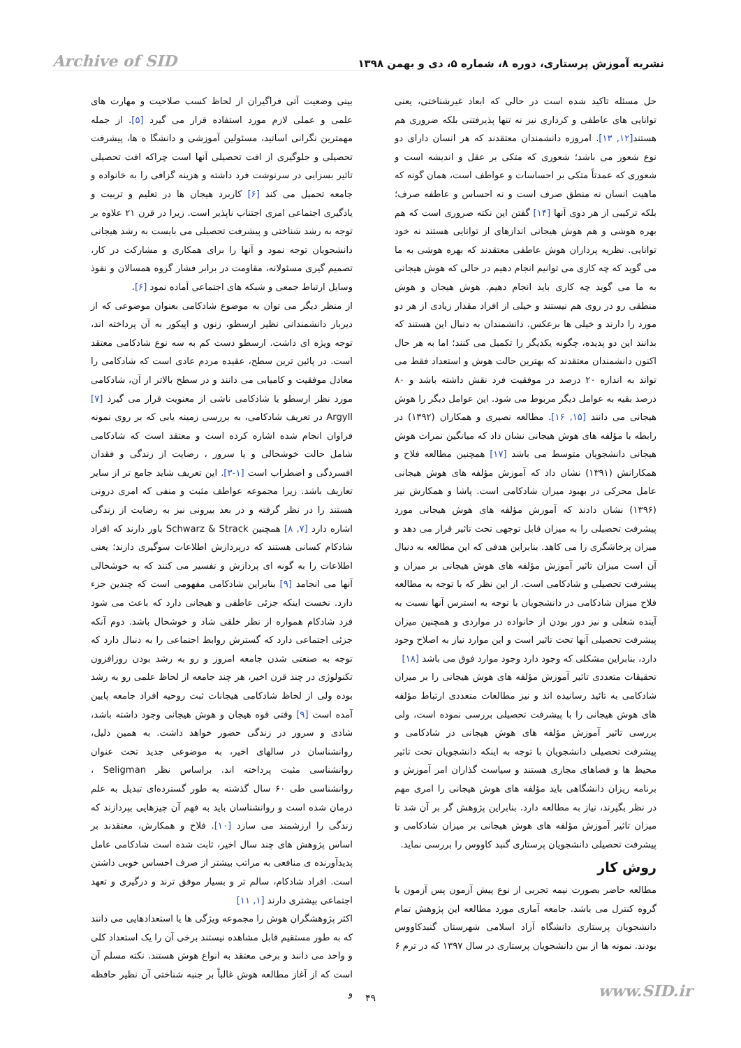Archive of SID نشریه آموزش پرستاری، دوره ۸، شماره ۵، دی و بهمن ۱۳۹۸
بینی وضعیت آتی فراگیران از لحاظ کسب صلاحیت و مهارت های علمی و عملی لازم مورد استفاده قرار می گیرد [۵]. از جمله مهمترین نگرانی اساتید، مسئولین آموزشی و دانشگا ه ها، پیشرفت تحصیلی و جلوگیری از افت تحصیلی آنها است چراکه افت تحصیلی تاثیر بسزایی در سرنوشت فرد داشته و هزینه گزافی را به خانواده و جامعه تحمیل می کند [۶] کاربرد هیجان ها در تعلیم و تربیت و یادگیری اجتماعی امری اجتناب ناپذیر است. زیرا در قرن ۲۱ علاوه بر توجه به رشد شناختی و پیشرفت تحصیلی می بایست به رشد هیجانی دانشجویان توجه نمود و آنها را برای همکاری و مشارکت در کار، تصمیم گیری مسئولانه، مقاومت در برابر فشار گروه همسالان و نفوذ وسایل ارتباط جمعی و شبکه های اجتماعی آماده نمود [۶].
از منظر دیگر می توان به موضوع شادکامی بعنوان موضوعی که از دیرباز دانشمندانی نظیر ارسطو، زنون و اپیکور به آن پرداخته اند، توجه ویژه ای داشت. ارسطو دست کم به سه نوع شادکامی معتقد است. در پائین ترین سطح، عقیده مردم عادی است که شادکامی را معادل موفقیت و کامیابی می دانند و در سطح بالاتر از آن، شادکامی مورد نظر ارسطو یا شادکامی ناشی از معنویت قرار می گیرد [۷] Argyll در تعریف شادکامی، به بررسی زمینه یابی که بر روی نمونه فراوان انجام شده اشاره کرده است و معتقد است که شادکامی شامل حالت خوشحالی و یا سرور ، رضایت از زندگی و فقدان افسردگی و اضطراب است [۱-۳]. این تعریف شاید جامع تر از سایر تعاریف باشد. زیرا مجموعه عواطف مثبت و منفی که امری درونی هستند را در نظر گرفته و در بعد بیرونی نیز به رضایت از زندگی اشاره دارد [۷, ۸] همچنین Schwarz & Strack باور دارند که افراد شادکام کسانی هستند که درپردازش اطلاعات سوگیری دارند؛ یعنی اطلاعات را به گونه ای پردازش و تفسیر می کنند که به خوشحالی آنها می انجامد [۹] بنابراین شادکامی مفهومی است که چندین جزء دارد. نخست اینکه جزئی عاطفی و هیجانی دارد که باعث می شود فرد شادکام همواره از نظر خلقی شاد و خوشحال باشد. دوم آنکه جزئی اجتماعی دارد که گسترش روابط اجتماعی را به دنبال دارد که توجه به صنعتی شدن جامعه امروز و رو به رشد بودن روزافزون تکنولوژی در چند قرن اخیر، هر چند جامعه از لحاظ علمی رو به رشد بوده ولی از لحاظ شادکامی هیجانات ثبت روحیه افراد جامعه پایین آمده است [۹] وقتی قوه هیجان و هوش هیجانی وجود داشته باشد، شادی و سرور در زندگی حضور خواهد داشت. به همین دلیل، روانشناسان در سالهای اخیر، به موضوعی جدید تحت عنوان روانشناسی مثبت پرداخته اند. براساس نظر Seligman ، روانشناسی طی ۶۰ سال گذشته به طور گسترده‌ای تبدیل به علم درمان شده است و روانشناسان باید به فهم آن چیزهایی بپردازند که زندگی را ارزشمند می سازد [۱۰]. فلاح و همکارش، معتقدند بر اساس پژوهش های چند سال اخیر، ثابت شده است شادکامی عامل پدیدآورنده ی منافعی به مراتب بیشتر از صرف احساس خوبی داشتن است. افراد شادکام، سالم تر و بسیار موفق ترند و درگیری و تعهد اجتماعی بیشتری دارند [۱, ۱۱]
اکثر پژوهشگران هوش را مجموعه ویژگی ها یا استعدادهایی می دانند که به طور مستقیم قابل مشاهده نیستند برخی آن را یک استعداد کلی و واحد می دانند و برخی معتقد به انواع هوش هستند. نکته مسلم آن است که از آغاز مطالعه هوش غالباً بر جنبه شناختی آن نظیر حافظه و
حل مسئله تاکید شده است در حالی که ابعاد غیرشناختی، یعنی توانایی های عاطفی و کرداری نیز نه تنها پذیرفتنی بلکه ضروری هم هستند[۱۲, ۱۳]. امروزه دانشمندان معتقدند که هر انسان دارای دو نوع شعور می باشد؛ شعوری که متکی بر عقل و اندیشه است و شعوری که عمدتاً متکی بر احساسات و عواطف است، همان گونه که ماهیت انسان نه منطق صرف است و نه احساس و عاطفه صرف؛ بلکه ترکیبی از هر دوی آنها [۱۴] گفتن این نکته ضروری است که هم بهره هوشی و هم هوش هیجانی اندازهای از توانایی هستند نه خود توانایی. نظریه پردازان هوش عاطفی معتقدند که بهره هوشی به ما می گوید که چه کاری می توانیم انجام دهیم در حالی که هوش هیجانی به ما می گوید چه کاری باید انجام دهیم. هوش هیجان و هوش منطقی رو در روی هم نیستند و خیلی از افراد مقدار زیادی از هر دو مورد را دارند و خیلی ها برعکس. دانشمندان به دنبال این هستند که بدانند این دو پدیده، چگونه یکدیگر را تکمیل می کنند؛ اما به هر حال اکنون دانشمندان معتقدند که بهترین حالت هوش و استعداد فقط می تواند به اندازه ۲۰ درصد در موفقیت فرد نقش داشته باشد و ۸۰ درصد بقیه به عوامل دیگر مربوط می شود. این عوامل دیگر را هوش هیجانی می دانند [۱۵, ۱۶]. مطالعه نصیری و همکاران (۱۳۹۲) در رابطه با مؤلفه های هوش هیجانی نشان داد که میانگین نمرات هوش هیجانی دانشجویان متوسط می باشد [۱۷] همچنین مطالعه فلاح و همکارانش (۱۳۹۱) نشان داد که آموزش مؤلفه های هوش هیجانی عامل محرکی در بهبود میزان شادکامی است. پاشا و همکارش نیز (۱۳۹۶) نشان دادند که آموزش مؤلفه های هوش هیجانی مورد پیشرفت تحصیلی را به میزان قابل توجهی تحت تاثیر قرار می دهد و میزان پرخاشگری را می کاهد. بنابراین هدفی که این مطالعه به دنبال آن است میزان تاثیر آموزش مؤلفه های هوش هیجانی بر میزان و پیشرفت تحصیلی و شادکامی است. از این نظر که با توجه به مطالعه فلاح میزان شادکامی در دانشجویان با توجه به استرس آنها نسبت به آینده شغلی و نیز دور بودن از خانواده در مواردی و همچنین میزان پیشرفت تحصیلی آنها تحت تاثیر است و این موارد نیاز به اصلاح وجود دارد، بنابراین مشکلی که وجود دارد وجود موارد فوق می باشد [۱۸]
تحقیقات متعددی تاثیر آموزش مؤلفه های هوش هیجانی را بر میزان شادکامی به تائید رسانیده اند و نیز مطالعات متعددی ارتباط مؤلفه های هوش هیجانی را با پیشرفت تحصیلی بررسی نموده است، ولی بررسی تاثیر آموزش مؤلفه های هوش هیجانی در شادکامی و پیشرفت تحصیلی دانشجویان با توجه به اینکه دانشجویان تحت تاثیر محیط ها و فضاهای مجازی هستند و سیاست گذاران امر آموزش و برنامه ریزان دانشگاهی باید مؤلفه های هوش هیجانی را امری مهم در نظر بگیرند، نیاز به مطالعه دارد. بنابراین پژوهش گر بر آن شد تا میزان تاثیر آموزش مؤلفه های هوش هیجانی بر میزان شادکامی و پیشرفت تحصیلی دانشجویان پرستاری گنبد کاووس را بررسی نماید.
روش کار
مطالعه حاضر بصورت نیمه تجربی از نوع پیش آزمون پس آزمون با گروه کنترل می باشد. جامعه آماری مورد مطالعه این پژوهش تمام دانشجویان پرستاری دانشگاه آزاد اسلامی شهرستان گنبدکاووس بودند. نمونه ها از بین دانشجویان پرستاری در سال ۱۳۹۷ که در ترم ۶
www.SID.ir ۴۹